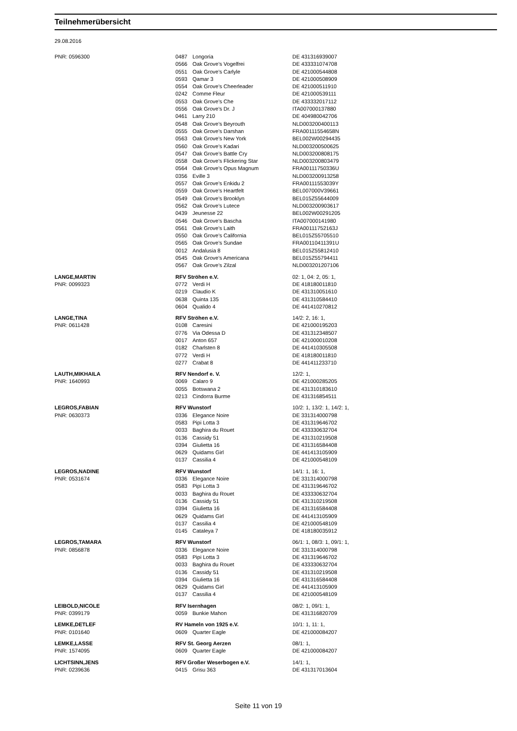Teilnehmerübersicht
29.08.2016
| PNR: 0596300 | 0487 | Longoria | DE 431316939007 |
| | 0566 | Oak Grove's Vogelfrei | DE 433331074708 |
| | 0551 | Oak Grove's Carlyle | DE 421000544808 |
| | 0593 | Qamar 3 | DE 421000508909 |
| | 0554 | Oak Grove's Cheerleader | DE 421000511910 |
| | 0242 | Comme Fleur | DE 421000539111 |
| | 0553 | Oak Grove's Che | DE 433332017112 |
| | 0556 | Oak Grove's Dr. J | ITA007000137880 |
| | 0461 | Larry 210 | DE 404980042706 |
| | 0548 | Oak Grove's Beyrouth | NLD003200400113 |
| | 0555 | Oak Grove's Darshan | FRA00111554658N |
| | 0563 | Oak Grove's New York | BEL002W00294435 |
| | 0560 | Oak Grove's Kadari | NLD003200500625 |
| | 0547 | Oak Grove's Battle Cry | NLD003200808175 |
| | 0558 | Oak Grove's Flickering Star | NLD003200803479 |
| | 0564 | Oak Grove's Opus Magnum | FRA00111750336U |
| | 0356 | Eville 3 | NLD003200913258 |
| | 0557 | Oak Grove's Enkidu 2 | FRA00111553039Y |
| | 0559 | Oak Grove's Heartfelt | BEL007000V39661 |
| | 0549 | Oak Grove's Brooklyn | BEL015Z55644009 |
| | 0562 | Oak Grove's Lutece | NLD003200903617 |
| | 0439 | Jeunesse 22 | BEL002W00291205 |
| | 0546 | Oak Grove's Bascha | ITA007000141980 |
| | 0561 | Oak Grove's Laith | FRA00111752163J |
| | 0550 | Oak Grove's California | BEL015Z55705510 |
| | 0565 | Oak Grove's Sundae | FRA00110411391U |
| | 0012 | Andalusia 8 | BEL015Z55812410 |
| | 0545 | Oak Grove's Americana | BEL015Z55794411 |
| | 0567 | Oak Grove's Zilzal | NLD003201207106 |
| LANGE,MARTIN | RFV Ströhen e.V. | | 02: 1, 04: 2, 05: 1, |
| PNR: 0099323 | 0772 | Verdi H | DE 418180011810 |
| | 0219 | Claudio K | DE 431310051610 |
| | 0638 | Quinta 135 | DE 431310584410 |
| | 0604 | Qualido 4 | DE 441410270812 |
| LANGE,TINA | RFV Ströhen e.V. | | 14/2: 2, 16: 1, |
| PNR: 0611428 | 0108 | Caresini | DE 421000195203 |
| | 0776 | Via Odessa D | DE 431312348507 |
| | 0017 | Anton 657 | DE 421000010208 |
| | 0182 | Charlsten 8 | DE 441410305508 |
| | 0772 | Verdi H | DE 418180011810 |
| | 0277 | Crabat 8 | DE 441411233710 |
| LAUTH,MIKHAILA | RFV Nendorf e. V. | | 12/2: 1, |
| PNR: 1640993 | 0069 | Calaro 9 | DE 421000285205 |
| | 0055 | Botswana 2 | DE 431310183610 |
| | 0213 | Cindorra Burme | DE 431316854511 |
| LEGROS,FABIAN | RFV Wunstorf | | 10/2: 1, 13/2: 1, 14/2: 1, |
| PNR: 0630373 | 0336 | Elegance Noire | DE 331314000798 |
| | 0583 | Pipi Lotta 3 | DE 431319646702 |
| | 0033 | Baghira du Rouet | DE 433330632704 |
| | 0136 | Cassidy 51 | DE 431310219508 |
| | 0394 | Giulietta 16 | DE 431316584408 |
| | 0629 | Quidams Girl | DE 441413105909 |
| | 0137 | Cassilia 4 | DE 421000548109 |
| LEGROS,NADINE | RFV Wunstorf | | 14/1: 1, 16: 1, |
| PNR: 0531674 | 0336 | Elegance Noire | DE 331314000798 |
| | 0583 | Pipi Lotta 3 | DE 431319646702 |
| | 0033 | Baghira du Rouet | DE 433330632704 |
| | 0136 | Cassidy 51 | DE 431310219508 |
| | 0394 | Giulietta 16 | DE 431316584408 |
| | 0629 | Quidams Girl | DE 441413105909 |
| | 0137 | Cassilia 4 | DE 421000548109 |
| | 0145 | Cataleya 7 | DE 418180035912 |
| LEGROS,TAMARA | RFV Wunstorf | | 06/1: 1, 08/3: 1, 09/1: 1, |
| PNR: 0856878 | 0336 | Elegance Noire | DE 331314000798 |
| | 0583 | Pipi Lotta 3 | DE 431319646702 |
| | 0033 | Baghira du Rouet | DE 433330632704 |
| | 0136 | Cassidy 51 | DE 431310219508 |
| | 0394 | Giulietta 16 | DE 431316584408 |
| | 0629 | Quidams Girl | DE 441413105909 |
| | 0137 | Cassilia 4 | DE 421000548109 |
| LEIBOLD,NICOLE | RFV Isernhagen | | 08/2: 1, 09/1: 1, |
| PNR: 0399179 | 0059 | Bunkie Mahon | DE 431316820709 |
| LEMKE,DETLEF | RV Hameln von 1925 e.V. | | 10/1: 1, 11: 1, |
| PNR: 0101640 | 0609 | Quarter Eagle | DE 421000084207 |
| LEMKE,LASSE | RFV St. Georg Aerzen | | 08/1: 1, |
| PNR: 1574095 | 0609 | Quarter Eagle | DE 421000084207 |
| LICHTSINN,JENS | RFV Großer Weserbogen e.V. | | 14/1: 1, |
| PNR: 0239636 | 0415 | Grisu 363 | DE 431317013604 |
Seite 11 von 19